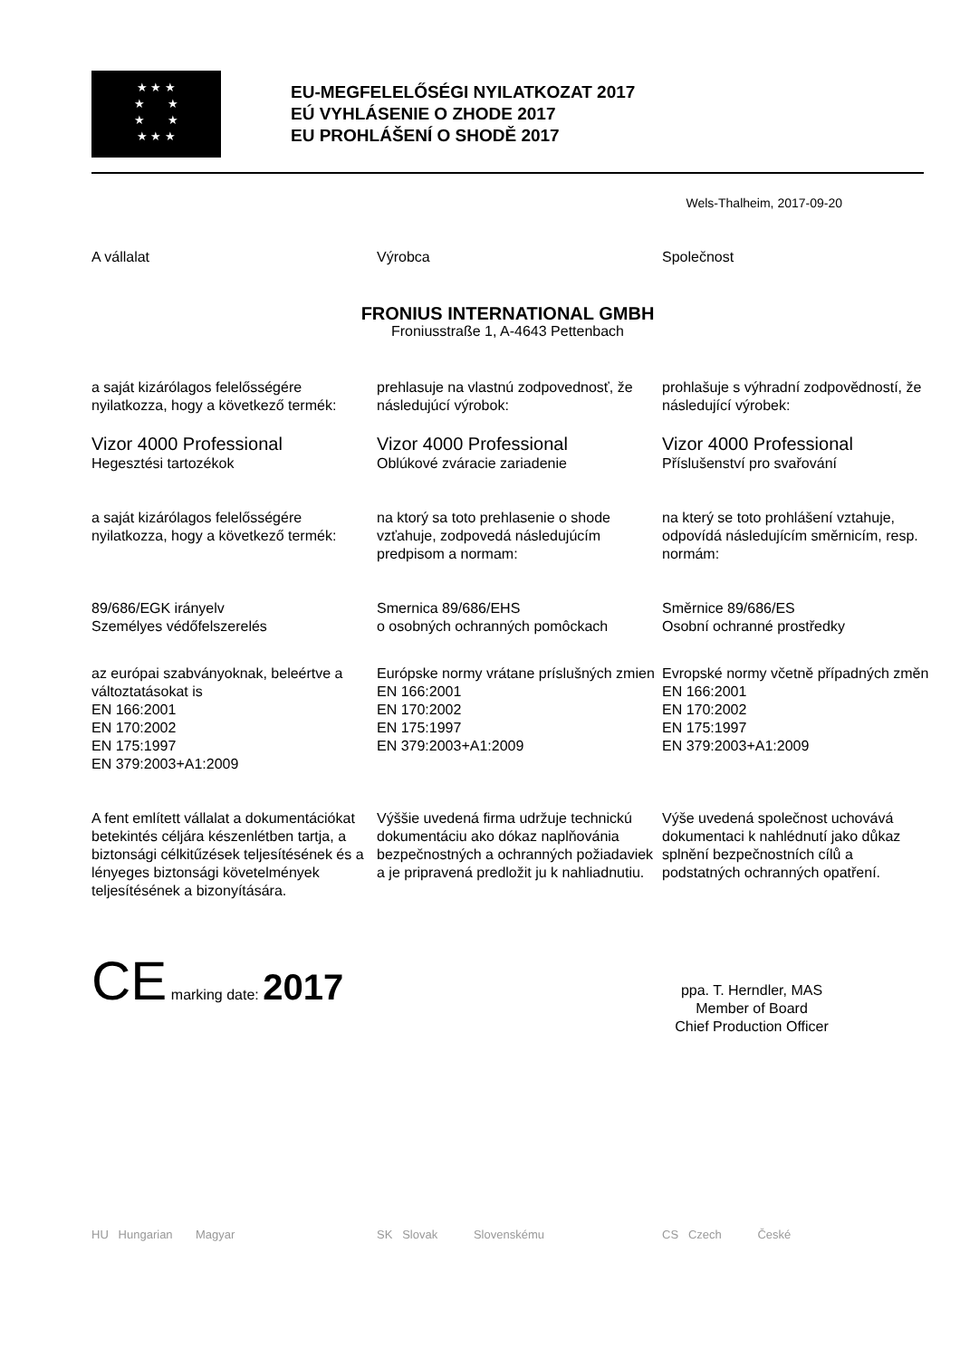★ ★ ★
★ ★
★ ★
★ ★ ★
EU-MEGFELELŐSÉGI NYILATKOZAT 2017
EÚ VYHLÁSENIE O ZHODE 2017
EU PROHLÁŠENÍ O SHODĚ 2017
Wels-Thalheim, 2017-09-20
A vállalat
Výrobca
Společnost
FRONIUS INTERNATIONAL GMBH
Froniusstraße 1, A-4643 Pettenbach
a saját kizárólagos felelősségére nyilatkozza, hogy a következő termék:
prehlasuje na vlastnú zodpovednosť, že následujúcí výrobok:
prohlašuje s výhradní zodpovědností, že následující výrobek:
Vizor 4000 Professional
Hegesztési tartozékok
Vizor 4000 Professional
Oblúkové zváracie zariadenie
Vizor 4000 Professional
Příslušenství pro svařování
a saját kizárólagos felelősségére nyilatkozza, hogy a következő termék:
na ktorý sa toto prehlasenie o shode vzťahuje, zodpovedá následujúcím predpisom a normam:
na který se toto prohlášení vztahuje, odpovídá následujícím směrnicím, resp. normám:
89/686/EGK irányelv
Személyes védőfelszerelés
Smernica 89/686/EHS
o osobných ochranných pomôckach
Směrnice 89/686/ES
Osobní ochranné prostředky
az európai szabványoknak, beleértve a változtatásokat is
EN 166:2001
EN 170:2002
EN 175:1997
EN 379:2003+A1:2009
Európske normy vrátane príslušných zmien
EN 166:2001
EN 170:2002
EN 175:1997
EN 379:2003+A1:2009
Evropské normy včetně případných změn
EN 166:2001
EN 170:2002
EN 175:1997
EN 379:2003+A1:2009
A fent említett vállalat a dokumentációkat betekintés céljára készenlétben tartja, a biztonsági célkitűzések teljesítésének és a lényeges biztonsági követelmények teljesítésének a bizonyítására.
Výššie uvedená firma udržuje technickú dokumentáciu ako dókaz naplňovánia bezpečnostných a ochranných požiadaviek a je pripravená predložit ju k nahliadnutiu.
Výše uvedená společnost uchovává dokumentaci k nahlédnutí jako důkaz splnění bezpečnostních cílů a podstatných ochranných opatření.
CE marking date: 2017
ppa. T. Herndler, MAS
Member of Board
Chief Production Officer
HU Hungarian Magyar
SK Slovak Slovenskému
CS Czech České